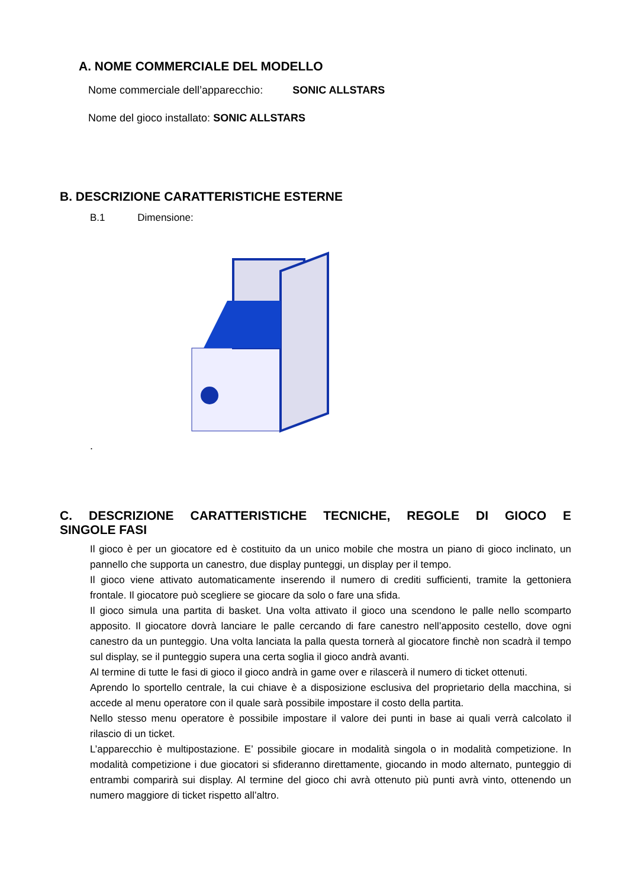A. NOME COMMERCIALE DEL MODELLO
Nome commerciale dell’apparecchio: SONIC ALLSTARS
Nome del gioco installato: SONIC ALLSTARS
B. DESCRIZIONE CARATTERISTICHE ESTERNE
B.1 Dimensione:
.
C. DESCRIZIONE CARATTERISTICHE TECNICHE, REGOLE DI GIOCO E
SINGOLE FASI
Il gioco è per un giocatore ed è costituito da un unico mobile che mostra un piano di gioco inclinato, un pannello che supporta un canestro, due display punteggi, un display per il tempo.
Il gioco viene attivato automaticamente inserendo il numero di crediti sufficienti, tramite la gettoniera frontale. Il giocatore può scegliere se giocare da solo o fare una sfida.
Il gioco simula una partita di basket. Una volta attivato il gioco una scendono le palle nello scomparto apposito. Il giocatore dovrà lanciare le palle cercando di fare canestro nell’apposito cestello, dove ogni canestro da un punteggio. Una volta lanciata la palla questa tornerà al giocatore finchè non scadrà il tempo sul display, se il punteggio supera una certa soglia il gioco andrà avanti.
Al termine di tutte le fasi di gioco il gioco andrà in game over e rilascerà il numero di ticket ottenuti.
Aprendo lo sportello centrale, la cui chiave è a disposizione esclusiva del proprietario della macchina, si accede al menu operatore con il quale sarà possibile impostare il costo della partita.
Nello stesso menu operatore è possibile impostare il valore dei punti in base ai quali verrà calcolato il rilascio di un ticket.
L’apparecchio è multipostazione. E’ possibile giocare in modalità singola o in modalità competizione. In modalità competizione i due giocatori si sfideranno direttamente, giocando in modo alternato, punteggio di entrambi comparirà sui display. Al termine del gioco chi avrà ottenuto più punti avrà vinto, ottenendo un numero maggiore di ticket rispetto all’altro.